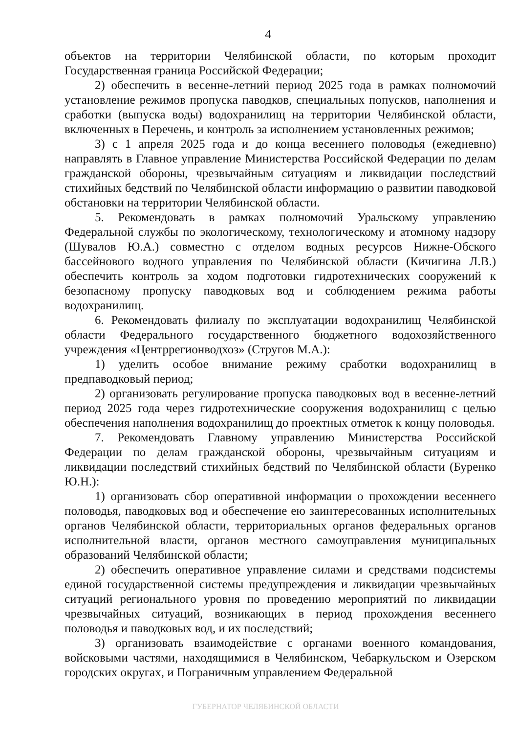4
объектов на территории Челябинской области, по которым проходит Государственная граница Российской Федерации;
2) обеспечить в весенне-летний период 2025 года в рамках полномочий установление режимов пропуска паводков, специальных попусков, наполнения и сработки (выпуска воды) водохранилищ на территории Челябинской области, включенных в Перечень, и контроль за исполнением установленных режимов;
3) с 1 апреля 2025 года и до конца весеннего половодья (ежедневно) направлять в Главное управление Министерства Российской Федерации по делам гражданской обороны, чрезвычайным ситуациям и ликвидации последствий стихийных бедствий по Челябинской области информацию о развитии паводковой обстановки на территории Челябинской области.
5. Рекомендовать в рамках полномочий Уральскому управлению Федеральной службы по экологическому, технологическому и атомному надзору (Шувалов Ю.А.) совместно с отделом водных ресурсов Нижне-Обского бассейнового водного управления по Челябинской области (Кичигина Л.В.) обеспечить контроль за ходом подготовки гидротехнических сооружений к безопасному пропуску паводковых вод и соблюдением режима работы водохранилищ.
6. Рекомендовать филиалу по эксплуатации водохранилищ Челябинской области Федерального государственного бюджетного водохозяйственного учреждения «Центррегионводхоз» (Стругов М.А.):
1) уделить особое внимание режиму сработки водохранилищ в предпаводковый период;
2) организовать регулирование пропуска паводковых вод в весенне-летний период 2025 года через гидротехнические сооружения водохранилищ с целью обеспечения наполнения водохранилищ до проектных отметок к концу половодья.
7. Рекомендовать Главному управлению Министерства Российской Федерации по делам гражданской обороны, чрезвычайным ситуациям и ликвидации последствий стихийных бедствий по Челябинской области (Буренко Ю.Н.):
1) организовать сбор оперативной информации о прохождении весеннего половодья, паводковых вод и обеспечение ею заинтересованных исполнительных органов Челябинской области, территориальных органов федеральных органов исполнительной власти, органов местного самоуправления муниципальных образований Челябинской области;
2) обеспечить оперативное управление силами и средствами подсистемы единой государственной системы предупреждения и ликвидации чрезвычайных ситуаций регионального уровня по проведению мероприятий по ликвидации чрезвычайных ситуаций, возникающих в период прохождения весеннего половодья и паводковых вод, и их последствий;
3) организовать взаимодействие с органами военного командования, войсковыми частями, находящимися в Челябинском, Чебаркульском и Озерском городских округах, и Пограничным управлением Федеральной
ГУБЕРНАТОР ЧЕЛЯБИНСКОЙ ОБЛАСТИ